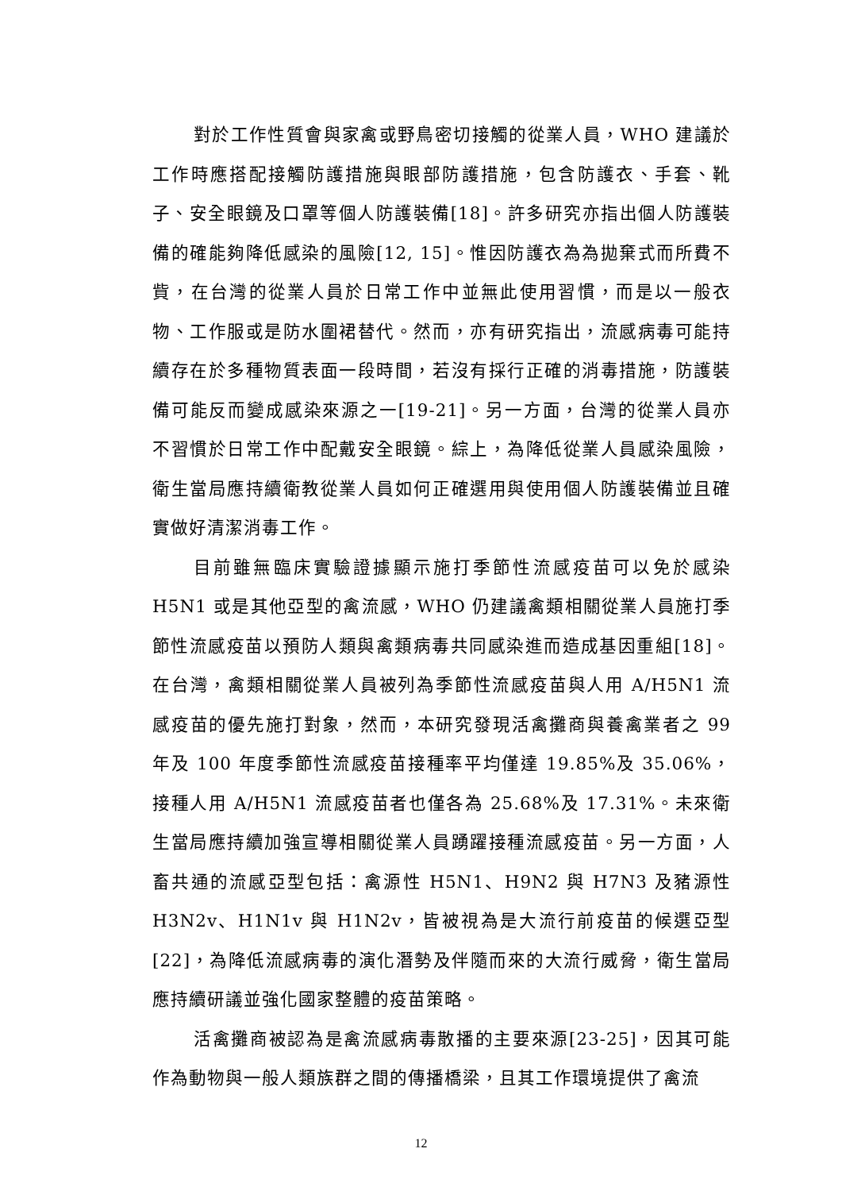對於工作性質會與家禽或野鳥密切接觸的從業人員，WHO 建議於工作時應搭配接觸防護措施與眼部防護措施，包含防護衣、手套、靴子、安全眼鏡及口罩等個人防護裝備[18]。許多研究亦指出個人防護裝備的確能夠降低感染的風險[12, 15]。惟因防護衣為為拋棄式而所費不貲，在台灣的從業人員於日常工作中並無此使用習慣，而是以一般衣物、工作服或是防水圍裙替代。然而，亦有研究指出，流感病毒可能持續存在於多種物質表面一段時間，若沒有採行正確的消毒措施，防護裝備可能反而變成感染來源之一[19-21]。另一方面，台灣的從業人員亦不習慣於日常工作中配戴安全眼鏡。綜上，為降低從業人員感染風險，衛生當局應持續衛教從業人員如何正確選用與使用個人防護裝備並且確實做好清潔消毒工作。
目前雖無臨床實驗證據顯示施打季節性流感疫苗可以免於感染 H5N1 或是其他亞型的禽流感，WHO 仍建議禽類相關從業人員施打季節性流感疫苗以預防人類與禽類病毒共同感染進而造成基因重組[18]。在台灣，禽類相關從業人員被列為季節性流感疫苗與人用 A/H5N1 流感疫苗的優先施打對象，然而，本研究發現活禽攤商與養禽業者之 99 年及 100 年度季節性流感疫苗接種率平均僅達 19.85%及 35.06%，接種人用 A/H5N1 流感疫苗者也僅各為 25.68%及 17.31%。未來衛生當局應持續加強宣導相關從業人員踴躍接種流感疫苗。另一方面，人畜共通的流感亞型包括：禽源性 H5N1、H9N2 與 H7N3 及豬源性 H3N2v、H1N1v 與 H1N2v，皆被視為是大流行前疫苗的候選亞型[22]，為降低流感病毒的演化潛勢及伴隨而來的大流行威脅，衛生當局應持續研議並強化國家整體的疫苗策略。
活禽攤商被認為是禽流感病毒散播的主要來源[23-25]，因其可能作為動物與一般人類族群之間的傳播橋梁，且其工作環境提供了禽流
12